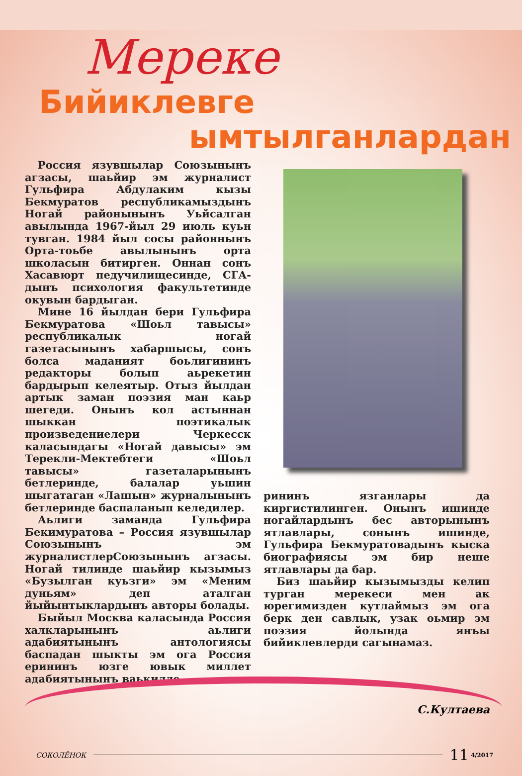Мереке
Бийиклевге
ымтылганлардан
Россия язувшылар Союзынынъ агзасы, шаьйир эм журналист Гульфира Абдулаким кызы Бекмуратов республикамыздынъ Ногай районынынъ Уьйсалган авылында 1967-йыл 29 июль куьн тувган. 1984 йыл сосы районнынъ Орта-тоьбе авылынынъ орта школасын битирген. Оннан сонъ Хасавюрт педучилищесинде, СГА-дынъ психология факультетинде окувын бардыган.
Мине 16 йылдан бери Гульфира Бекмуратова «Шоьл тавысы» республикалык ногай газетасынынъ хабаршысы, сонъ болса маданият боьлигининъ редакторы болып аьрекетин бардырып келеятыр. Отыз йылдан артык заман поэзия ман каьр шегеди. Онынъ кол астыннан шыккан поэтикалык произведениелери Черкесск каласындагы «Ногай давысы» эм Терекли-Мектебтеги «Шоьл тавысы» газеталарынынъ бетлеринде, балалар уьшин шыгатаган «Лашын» журналынынъ бетлеринде баспаланып келедилер.
Аьлиги заманда Гульфира Бекимуратова – Россия язувшылар Союзынынъ эм журналистлерСоюзынынъ агзасы. Ногай тилинде шаьйир кызымыз «Бузылган куьзги» эм «Меним дуньям» деп аталган йыйынтыклардынъ авторы болады.
Быйыл Москва каласында Россия халкларынынъ аьлиги адабиятынынъ антологиясы баспадан шыкты эм ога Россия ерининъ юзге ювык миллет адабиятынынъ ваькилле-
рининъ язганлары да киргистилинген. Онынъ ишинде ногайлардынъ бес авторынынъ ятлавлары, сонынъ ишинде, Гульфира Бекмуратовадынъ кыска биографиясы эм бир неше ятлавлары да бар.
Биз шаьйир кызымызды келип турган мерекеси мен ак юрегимизден кутлаймыз эм ога берк ден савлык, узак оьмир эм поэзия йолында янъы бийиклевлерди сагынамаз.
С.Култаева
СОКОЛЁНОК 11 <sup>4/2017</sup>